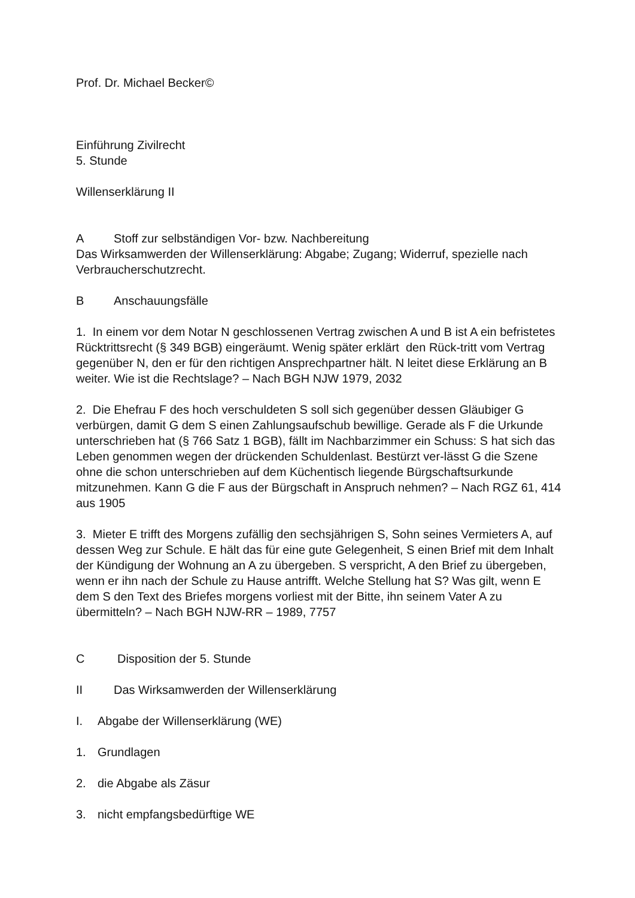Prof. Dr. Michael Becker©
Einführung Zivilrecht
5. Stunde
Willenserklärung II
A Stoff zur selbständigen Vor- bzw. Nachbereitung
Das Wirksamwerden der Willenserklärung: Abgabe; Zugang; Widerruf, spezielle nach Verbraucherschutzrecht.
B Anschauungsfälle
1. In einem vor dem Notar N geschlossenen Vertrag zwischen A und B ist A ein befristetes Rücktrittsrecht (§ 349 BGB) eingeräumt. Wenig später erklärt den Rück-tritt vom Vertrag gegenüber N, den er für den richtigen Ansprechpartner hält. N leitet diese Erklärung an B weiter. Wie ist die Rechtslage? – Nach BGH NJW 1979, 2032
2. Die Ehefrau F des hoch verschuldeten S soll sich gegenüber dessen Gläubiger G verbürgen, damit G dem S einen Zahlungsaufschub bewillige. Gerade als F die Urkunde unterschrieben hat (§ 766 Satz 1 BGB), fällt im Nachbarzimmer ein Schuss: S hat sich das Leben genommen wegen der drückenden Schuldenlast. Bestürzt ver-lässt G die Szene ohne die schon unterschrieben auf dem Küchentisch liegende Bürgschaftsurkunde mitzunehmen. Kann G die F aus der Bürgschaft in Anspruch nehmen? – Nach RGZ 61, 414 aus 1905
3. Mieter E trifft des Morgens zufällig den sechsjährigen S, Sohn seines Vermieters A, auf dessen Weg zur Schule. E hält das für eine gute Gelegenheit, S einen Brief mit dem Inhalt der Kündigung der Wohnung an A zu übergeben. S verspricht, A den Brief zu übergeben, wenn er ihn nach der Schule zu Hause antrifft. Welche Stellung hat S? Was gilt, wenn E dem S den Text des Briefes morgens vorliest mit der Bitte, ihn seinem Vater A zu übermitteln? – Nach BGH NJW-RR – 1989, 7757
C Disposition der 5. Stunde
II Das Wirksamwerden der Willenserklärung
I. Abgabe der Willenserklärung (WE)
1. Grundlagen
2. die Abgabe als Zäsur
3. nicht empfangsbedürftige WE